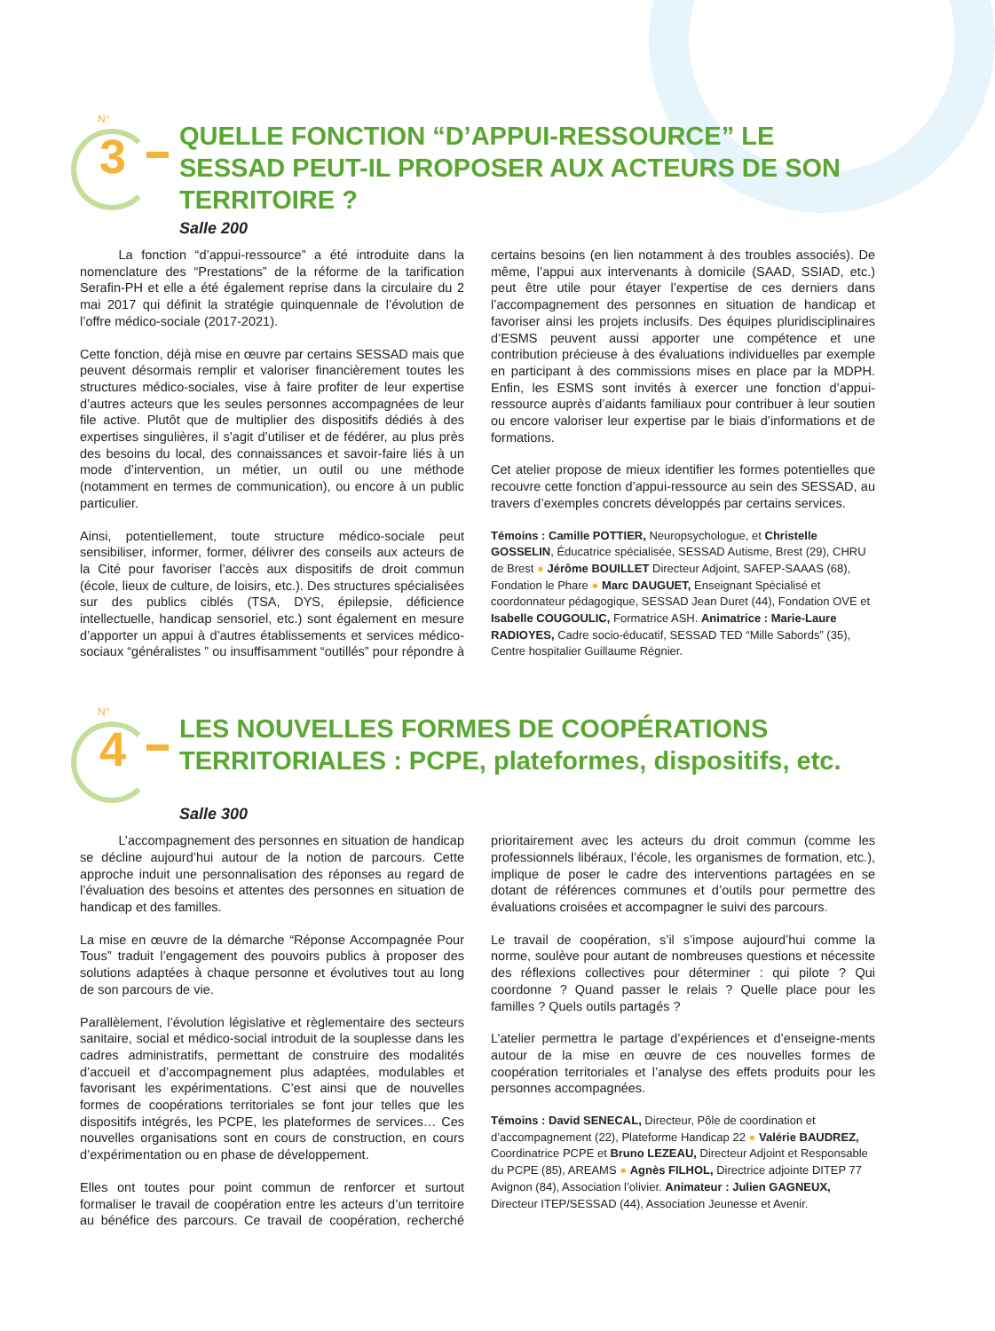N°
3
QUELLE FONCTION “D’APPUI-RESSOURCE” LE SESSAD PEUT-IL PROPOSER AUX ACTEURS DE SON TERRITOIRE ?
Salle 200
   La fonction “d’appui-ressource” a été introduite dans la nomenclature des “Prestations” de la réforme de la tarification Serafin-PH et elle a été également reprise dans la circulaire du 2 mai 2017 qui définit la stratégie quinquennale de l’évolution de l’offre médico-sociale (2017-2021).
Cette fonction, déjà mise en œuvre par certains SESSAD mais que peuvent désormais remplir et valoriser financièrement toutes les structures médico-sociales, vise à faire profiter de leur expertise d’autres acteurs que les seules personnes accompagnées de leur file active. Plutôt que de multiplier des dispositifs dédiés à des expertises singulières, il s’agit d’utiliser et de fédérer, au plus près des besoins du local, des connaissances et savoir-faire liés à un mode d’intervention, un métier, un outil ou une méthode (notamment en termes de communication), ou encore à un public particulier.
Ainsi, potentiellement, toute structure médico-sociale peut sensibiliser, informer, former, délivrer des conseils aux acteurs de la Cité pour favoriser l’accès aux dispositifs de droit commun (école, lieux de culture, de loisirs, etc.). Des structures spécialisées sur des publics ciblés (TSA, DYS, épilepsie, déficience intellectuelle, handicap sensoriel, etc.) sont également en mesure d’apporter un appui à d’autres établissements et services médico-sociaux “généralistes ” ou insuffisamment “outillés” pour répondre à certains besoins (en lien notamment à des troubles associés). De même, l’appui aux intervenants à domicile (SAAD, SSIAD, etc.) peut être utile pour étayer l’expertise de ces derniers dans l’accompagnement des personnes en situation de handicap et favoriser ainsi les projets inclusifs. Des équipes pluridisciplinaires d’ESMS peuvent aussi apporter une compétence et une contribution précieuse à des évaluations individuelles par exemple en participant à des commissions mises en place par la MDPH. Enfin, les ESMS sont invités à exercer une fonction d’appui-ressource auprès d’aidants familiaux pour contribuer à leur soutien ou encore valoriser leur expertise par le biais d’informations et de formations.
Cet atelier propose de mieux identifier les formes potentielles que recouvre cette fonction d’appui-ressource au sein des SESSAD, au travers d’exemples concrets développés par certains services.
Témoins : Camille POTTIER, Neuropsychologue, et Christelle GOSSELIN, Éducatrice spécialisée, SESSAD Autisme, Brest (29), CHRU de Brest ● Jérôme BOUILLET Directeur Adjoint, SAFEP-SAAAS (68), Fondation le Phare ● Marc DAUGUET, Enseignant Spécialisé et coordonnateur pédagogique, SESSAD Jean Duret (44), Fondation OVE et Isabelle COUGOULIC, Formatrice ASH. Animatrice : Marie-Laure RADIOYES, Cadre socio-éducatif, SESSAD TED “Mille Sabords” (35), Centre hospitalier Guillaume Régnier.
N°
4
LES NOUVELLES FORMES DE COOPÉRATIONS TERRITORIALES : PCPE, plateformes, dispositifs, etc.
Salle 300
   L’accompagnement des personnes en situation de handicap se décline aujourd’hui autour de la notion de parcours. Cette approche induit une personnalisation des réponses au regard de l’évaluation des besoins et attentes des personnes en situation de handicap et des familles.
La mise en œuvre de la démarche “Réponse Accompagnée Pour Tous” traduit l’engagement des pouvoirs publics à proposer des solutions adaptées à chaque personne et évolutives tout au long de son parcours de vie.
Parallèlement, l’évolution législative et règlementaire des secteurs sanitaire, social et médico-social introduit de la souplesse dans les cadres administratifs, permettant de construire des modalités d’accueil et d’accompagnement plus adaptées, modulables et favorisant les expérimentations. C’est ainsi que de nouvelles formes de coopérations territoriales se font jour telles que les dispositifs intégrés, les PCPE, les plateformes de services… Ces nouvelles organisations sont en cours de construction, en cours d’expérimentation ou en phase de développement.
Elles ont toutes pour point commun de renforcer et surtout formaliser le travail de coopération entre les acteurs d’un territoire au bénéfice des parcours. Ce travail de coopération, recherché prioritairement avec les acteurs du droit commun (comme les professionnels libéraux, l’école, les organismes de formation, etc.), implique de poser le cadre des interventions partagées en se dotant de références communes et d’outils pour permettre des évaluations croisées et accompagner le suivi des parcours.
Le travail de coopération, s’il s’impose aujourd’hui comme la norme, soulève pour autant de nombreuses questions et nécessite des réflexions collectives pour déterminer : qui pilote ? Qui coordonne ? Quand passer le relais ? Quelle place pour les familles ? Quels outils partagés ?
L’atelier permettra le partage d’expériences et d’enseigne-ments autour de la mise en œuvre de ces nouvelles formes de coopération territoriales et l’analyse des effets produits pour les personnes accompagnées.
Témoins : David SENECAL, Directeur, Pôle de coordination et d’accompagnement (22), Plateforme Handicap 22 ● Valérie BAUDREZ, Coordinatrice PCPE et Bruno LEZEAU, Directeur Adjoint et Responsable du PCPE (85), AREAMS ● Agnès FILHOL, Directrice adjointe DITEP 77 Avignon (84), Association l’olivier. Animateur : Julien GAGNEUX, Directeur ITEP/SESSAD (44), Association Jeunesse et Avenir.